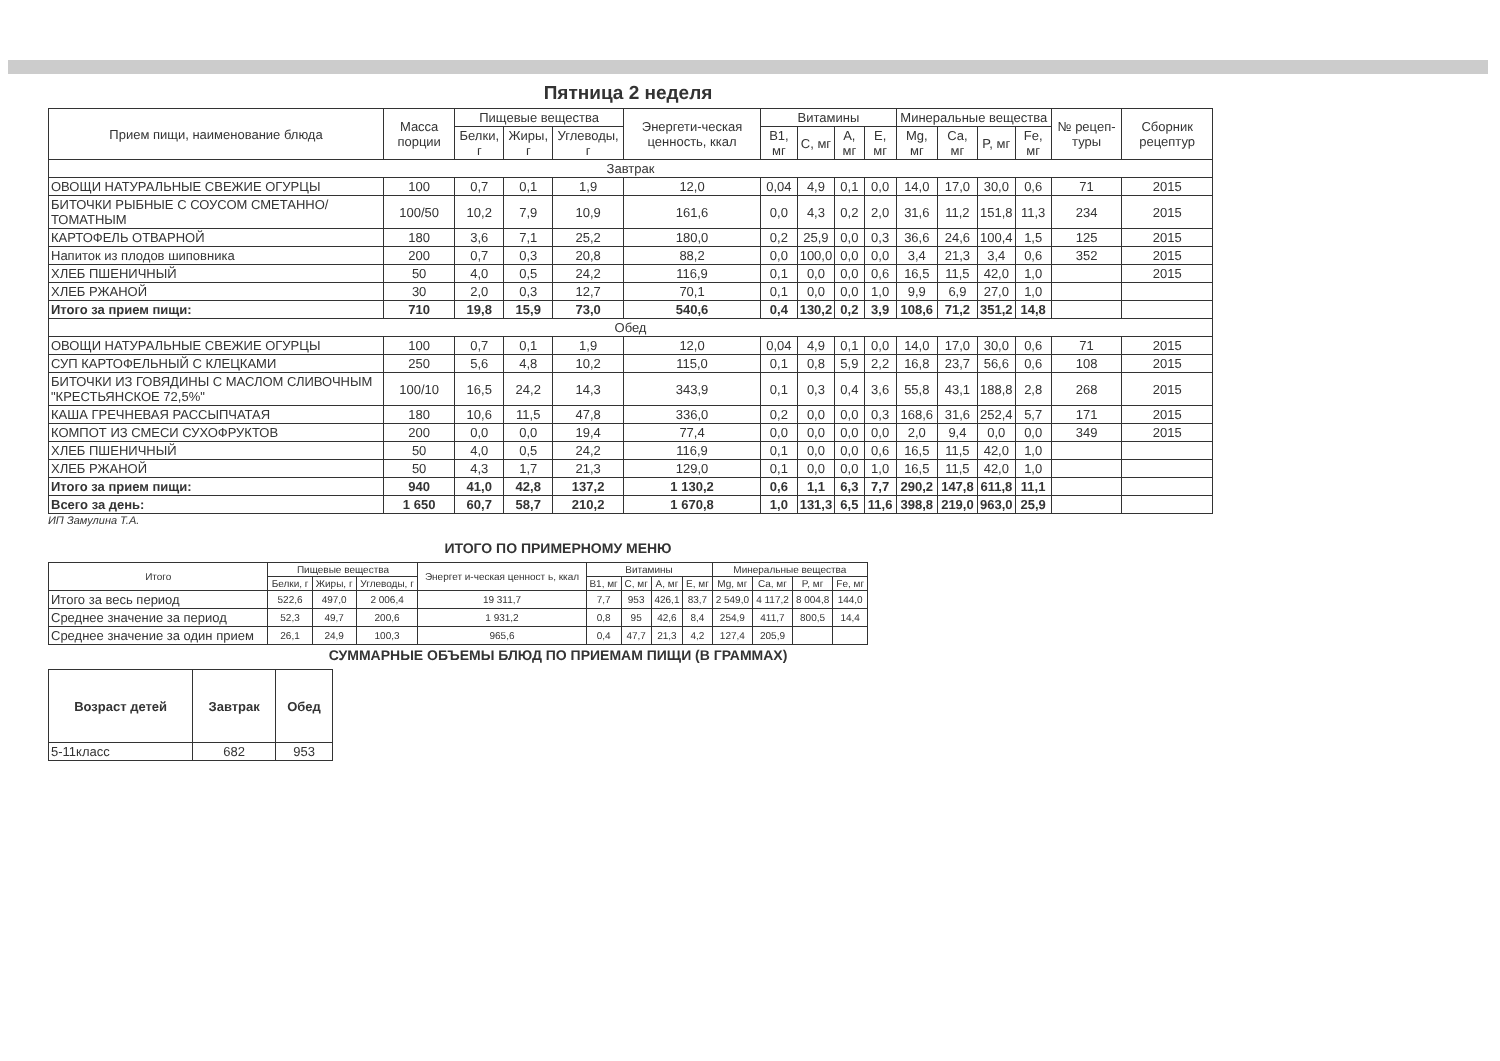Пятница 2 неделя
| Прием пищи, наименование блюда | Масса порции | Пищевые вещества | | | Энергети-ческая ценность, ккал | Витамины | | | | Минеральные вещества | | | | № рецеп-туры | Сборник рецептур |
| --- | --- | --- | --- | --- | --- | --- | --- | --- | --- | --- | --- | --- | --- | --- | --- |
| | | Белки, г | Жиры, г | Углеводы, г | | B1, мг | C, мг | A, мг | E, мг | Mg, мг | Ca, мг | P, мг | Fe, мг | | |
| Завтрак | | | | | | | | | | | | | | | |
| ОВОЩИ НАТУРАЛЬНЫЕ СВЕЖИЕ ОГУРЦЫ | 100 | 0,7 | 0,1 | 1,9 | 12,0 | 0,04 | 4,9 | 0,1 | 0,0 | 14,0 | 17,0 | 30,0 | 0,6 | 71 | 2015 |
| БИТОЧКИ РЫБНЫЕ С СОУСОМ СМЕТАННО/ТОМАТНЫМ | 100/50 | 10,2 | 7,9 | 10,9 | 161,6 | 0,0 | 4,3 | 0,2 | 2,0 | 31,6 | 11,2 | 151,8 | 11,3 | 234 | 2015 |
| КАРТОФЕЛЬ ОТВАРНОЙ | 180 | 3,6 | 7,1 | 25,2 | 180,0 | 0,2 | 25,9 | 0,0 | 0,3 | 36,6 | 24,6 | 100,4 | 1,5 | 125 | 2015 |
| Напиток из плодов шиповника | 200 | 0,7 | 0,3 | 20,8 | 88,2 | 0,0 | 100,0 | 0,0 | 0,0 | 3,4 | 21,3 | 3,4 | 0,6 | 352 | 2015 |
| ХЛЕБ ПШЕНИЧНЫЙ | 50 | 4,0 | 0,5 | 24,2 | 116,9 | 0,1 | 0,0 | 0,0 | 0,6 | 16,5 | 11,5 | 42,0 | 1,0 | | 2015 |
| ХЛЕБ РЖАНОЙ | 30 | 2,0 | 0,3 | 12,7 | 70,1 | 0,1 | 0,0 | 0,0 | 1,0 | 9,9 | 6,9 | 27,0 | 1,0 | | |
| Итого за прием пищи: | 710 | 19,8 | 15,9 | 73,0 | 540,6 | 0,4 | 130,2 | 0,2 | 3,9 | 108,6 | 71,2 | 351,2 | 14,8 | | |
| Обед | | | | | | | | | | | | | | | |
| ОВОЩИ НАТУРАЛЬНЫЕ СВЕЖИЕ ОГУРЦЫ | 100 | 0,7 | 0,1 | 1,9 | 12,0 | 0,04 | 4,9 | 0,1 | 0,0 | 14,0 | 17,0 | 30,0 | 0,6 | 71 | 2015 |
| СУП КАРТОФЕЛЬНЫЙ С КЛЕЦКАМИ | 250 | 5,6 | 4,8 | 10,2 | 115,0 | 0,1 | 0,8 | 5,9 | 2,2 | 16,8 | 23,7 | 56,6 | 0,6 | 108 | 2015 |
| БИТОЧКИ ИЗ ГОВЯДИНЫ С МАСЛОМ СЛИВОЧНЫМ "КРЕСТЬЯНСКОЕ 72,5%" | 100/10 | 16,5 | 24,2 | 14,3 | 343,9 | 0,1 | 0,3 | 0,4 | 3,6 | 55,8 | 43,1 | 188,8 | 2,8 | 268 | 2015 |
| КАША ГРЕЧНЕВАЯ РАССЫПЧАТАЯ | 180 | 10,6 | 11,5 | 47,8 | 336,0 | 0,2 | 0,0 | 0,0 | 0,3 | 168,6 | 31,6 | 252,4 | 5,7 | 171 | 2015 |
| КОМПОТ ИЗ СМЕСИ СУХОФРУКТОВ | 200 | 0,0 | 0,0 | 19,4 | 77,4 | 0,0 | 0,0 | 0,0 | 0,0 | 2,0 | 9,4 | 0,0 | 0,0 | 349 | 2015 |
| ХЛЕБ ПШЕНИЧНЫЙ | 50 | 4,0 | 0,5 | 24,2 | 116,9 | 0,1 | 0,0 | 0,0 | 0,6 | 16,5 | 11,5 | 42,0 | 1,0 | | |
| ХЛЕБ РЖАНОЙ | 50 | 4,3 | 1,7 | 21,3 | 129,0 | 0,1 | 0,0 | 0,0 | 1,0 | 16,5 | 11,5 | 42,0 | 1,0 | | |
| Итого за прием пищи: | 940 | 41,0 | 42,8 | 137,2 | 1 130,2 | 0,6 | 1,1 | 6,3 | 7,7 | 290,2 | 147,8 | 611,8 | 11,1 | | |
| Всего за день: | 1 650 | 60,7 | 58,7 | 210,2 | 1 670,8 | 1,0 | 131,3 | 6,5 | 11,6 | 398,8 | 219,0 | 963,0 | 25,9 | | |
ИП Замулина Т.А.
ИТОГО ПО ПРИМЕРНОМУ МЕНЮ
| Итого | Пищевые вещества | | | Энергет и-ческая ценност ь, ккал | Витамины | | | | Минеральные вещества | | | |
| --- | --- | --- | --- | --- | --- | --- | --- | --- | --- | --- | --- | --- |
| | Белки, г | Жиры, г | Углеводы, г | | B1, мг | C, мг | A, мг | E, мг | Mg, мг | Ca, мг | P, мг | Fe, мг |
| Итого за весь период | 522,6 | 497,0 | 2 006,4 | 19 311,7 | 7,7 | 953 | 426,1 | 83,7 | 2 549,0 | 4 117,2 | 8 004,8 | 144,0 |
| Среднее значение за период | 52,3 | 49,7 | 200,6 | 1 931,2 | 0,8 | 95 | 42,6 | 8,4 | 254,9 | 411,7 | 800,5 | 14,4 |
| Среднее значение за один прием | 26,1 | 24,9 | 100,3 | 965,6 | 0,4 | 47,7 | 21,3 | 4,2 | 127,4 | 205,9 | | |
СУММАРНЫЕ ОБЪЕМЫ БЛЮД ПО ПРИЕМАМ ПИЩИ (В ГРАММАХ)
| Возраст детей | Завтрак | Обед |
| --- | --- | --- |
| 5-11класс | 682 | 953 |